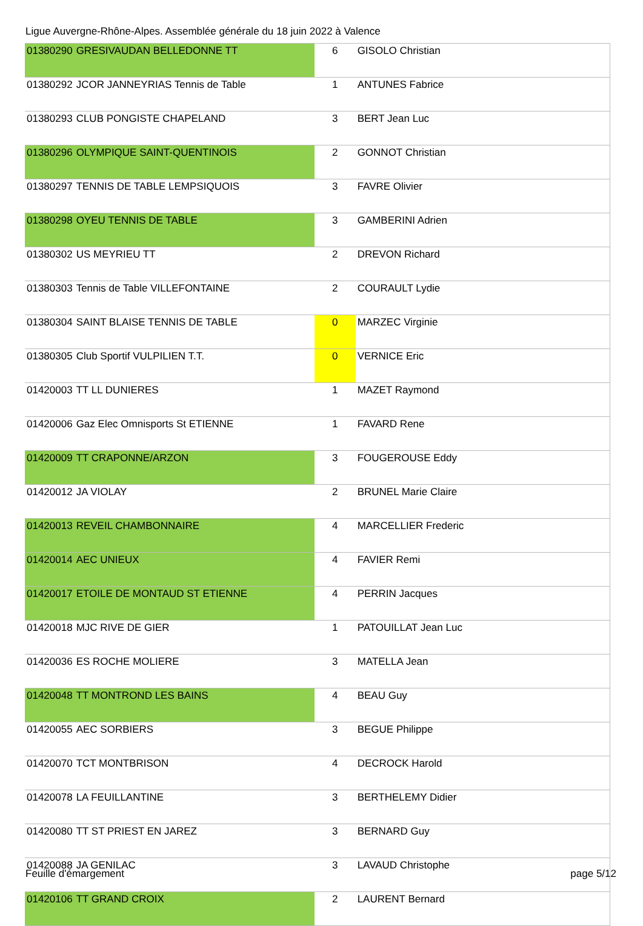Ligue Auvergne-Rhône-Alpes. Assemblée générale du 18 juin 2022 à Valence
| 01380290 | GRESIVAUDAN BELLEDONNE TT | 6 | GISOLO Christian |
| 01380292 | JCOR JANNEYRIAS Tennis de Table | 1 | ANTUNES Fabrice |
| 01380293 | CLUB PONGISTE CHAPELAND | 3 | BERT Jean Luc |
| 01380296 | OLYMPIQUE SAINT-QUENTINOIS | 2 | GONNOT Christian |
| 01380297 | TENNIS DE TABLE LEMPSIQUOIS | 3 | FAVRE Olivier |
| 01380298 | OYEU TENNIS DE TABLE | 3 | GAMBERINI Adrien |
| 01380302 | US MEYRIEU TT | 2 | DREVON Richard |
| 01380303 | Tennis de Table VILLEFONTAINE | 2 | COURAULT Lydie |
| 01380304 | SAINT BLAISE TENNIS DE TABLE | 0 | MARZEC Virginie |
| 01380305 | Club Sportif VULPILIEN T.T. | 0 | VERNICE Eric |
| 01420003 | TT LL DUNIERES | 1 | MAZET Raymond |
| 01420006 | Gaz Elec Omnisports St ETIENNE | 1 | FAVARD Rene |
| 01420009 | TT CRAPONNE/ARZON | 3 | FOUGEROUSE Eddy |
| 01420012 | JA VIOLAY | 2 | BRUNEL Marie Claire |
| 01420013 | REVEIL CHAMBONNAIRE | 4 | MARCELLIER Frederic |
| 01420014 | AEC UNIEUX | 4 | FAVIER Remi |
| 01420017 | ETOILE DE MONTAUD ST ETIENNE | 4 | PERRIN Jacques |
| 01420018 | MJC RIVE DE GIER | 1 | PATOUILLAT Jean Luc |
| 01420036 | ES ROCHE MOLIERE | 3 | MATELLA Jean |
| 01420048 | TT MONTROND LES BAINS | 4 | BEAU Guy |
| 01420055 | AEC SORBIERS | 3 | BEGUE Philippe |
| 01420070 | TCT MONTBRISON | 4 | DECROCK Harold |
| 01420078 | LA FEUILLANTINE | 3 | BERTHELEMY Didier |
| 01420080 | TT ST PRIEST EN JAREZ | 3 | BERNARD Guy |
| 01420088 | JA GENILAC | 3 | LAVAUD Christophe |
| 01420106 | TT GRAND CROIX | 2 | LAURENT Bernard |
Feuille d'émargement page 5/12